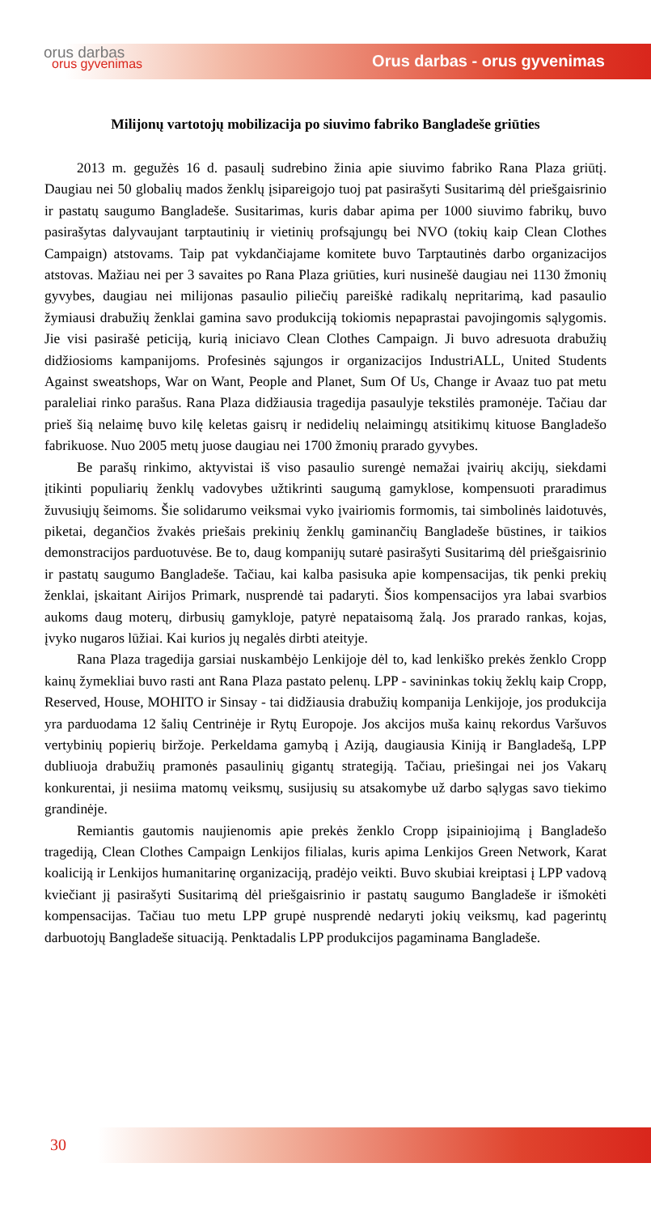orus darbas
orus gyvenimas
Orus darbas - orus gyvenimas
Milijonų vartotojų mobilizacija po siuvimo fabriko Bangladeše griūties
2013 m. gegužės 16 d. pasaulį sudrebino žinia apie siuvimo fabriko Rana Plaza griūtį. Daugiau nei 50 globalių mados ženklų įsipareigojo tuoj pat pasirašyti Susitarimą dėl priešgaisrinio ir pastatų saugumo Bangladeše. Susitarimas, kuris dabar apima per 1000 siuvimo fabrikų, buvo pasirašytas dalyvaujant tarptautinių ir vietinių profsąjungų bei NVO (tokių kaip Clean Clothes Campaign) atstovams. Taip pat vykdančiajame komitete buvo Tarptautinės darbo organizacijos atstovas. Mažiau nei per 3 savaites po Rana Plaza griūties, kuri nusinešė daugiau nei 1130 žmonių gyvybes, daugiau nei milijonas pasaulio piliečių pareiškė radikalų nepritarimą, kad pasaulio žymiausi drabužių ženklai gamina savo produkciją tokiomis nepaprastai pavojingomis sąlygomis. Jie visi pasirašė peticiją, kurią iniciavo Clean Clothes Campaign. Ji buvo adresuota drabužių didžiosioms kampanijoms. Profesinės sąjungos ir organizacijos IndustriALL, United Students Against sweatshops, War on Want, People and Planet, Sum Of Us, Change ir Avaaz tuo pat metu paraleliai rinko parašus. Rana Plaza didžiausia tragedija pasaulyje tekstilės pramonėje. Tačiau dar prieš šią nelaimę buvo kilę keletas gaisrų ir nedidelių nelaimingų atsitikimų kituose Bangladešo fabrikuose. Nuo 2005 metų juose daugiau nei 1700 žmonių prarado gyvybes.
Be parašų rinkimo, aktyvistai iš viso pasaulio surengė nemažai įvairių akcijų, siekdami įtikinti populiarių ženklų vadovybes užtikrinti saugumą gamyklose, kompensuoti praradimus žuvusiųjų šeimoms. Šie solidarumo veiksmai vyko įvairiomis formomis, tai simbolinės laidotuvės, piketai, degančios žvakės priešais prekinių ženklų gaminančių Bangladeše būstines, ir taikios demonstracijos parduotuvėse. Be to, daug kompanijų sutarė pasirašyti Susitarimą dėl priešgaisrinio ir pastatų saugumo Bangladeše. Tačiau, kai kalba pasisuka apie kompensacijas, tik penki prekių ženklai, įskaitant Airijos Primark, nusprendė tai padaryti. Šios kompensacijos yra labai svarbios aukoms daug moterų, dirbusių gamykloje, patyrė nepataisomą žalą. Jos prarado rankas, kojas, įvyko nugaros lūžiai. Kai kurios jų negalės dirbti ateityje.
Rana Plaza tragedija garsiai nuskambėjo Lenkijoje dėl to, kad lenkiško prekės ženklo Cropp kainų žymekliai buvo rasti ant Rana Plaza pastato pelenų. LPP - savininkas tokių žeklų kaip Cropp, Reserved, House, MOHITO ir Sinsay - tai didžiausia drabužių kompanija Lenkijoje, jos produkcija yra parduodama 12 šalių Centrinėje ir Rytų Europoje. Jos akcijos muša kainų rekordus Varšuvos vertybinių popierių biržoje. Perkeldama gamybą į Aziją, daugiausia Kiniją ir Bangladešą, LPP dubliuoja drabužių pramonės pasaulinių gigantų strategiją. Tačiau, priešingai nei jos Vakarų konkurentai, ji nesiima matomų veiksmų, susijusių su atsakomybe už darbo sąlygas savo tiekimo grandinėje.
Remiantis gautomis naujienomis apie prekės ženklo Cropp įsipainiojimą į Bangladešo tragediją, Clean Clothes Campaign Lenkijos filialas, kuris apima Lenkijos Green Network, Karat koaliciją ir Lenkijos humanitarinę organizaciją, pradėjo veikti. Buvo skubiai kreiptasi į LPP vadovą kviečiant jį pasirašyti Susitarimą dėl priešgaisrinio ir pastatų saugumo Bangladeše ir išmokėti kompensacijas. Tačiau tuo metu LPP grupė nusprendė nedaryti jokių veiksmų, kad pagerintų darbuotojų Bangladeše situaciją. Penktadalis LPP produkcijos pagaminama Bangladeše.
30